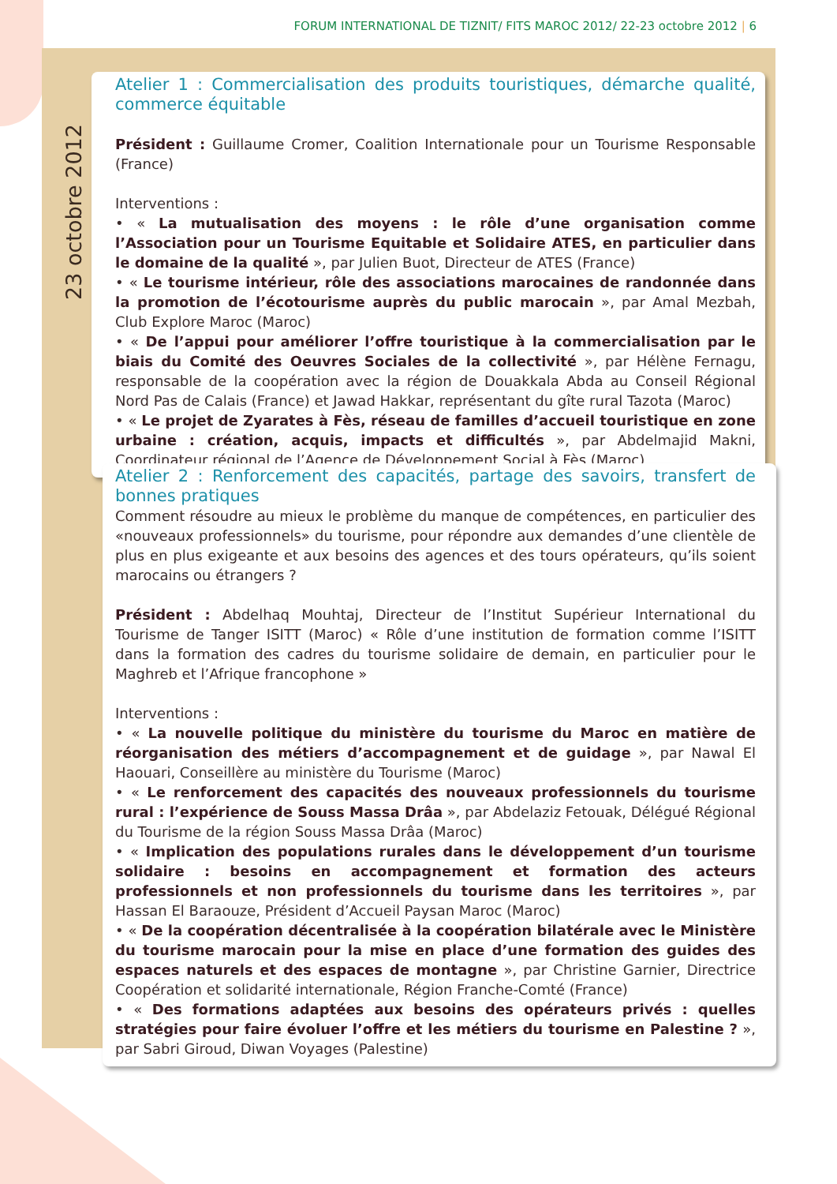FORUM INTERNATIONAL DE TIZNIT/ FITS MAROC 2012/ 22-23 octobre 2012 | 6
23 octobre 2012
Atelier 1 : Commercialisation des produits touristiques, démarche qualité, commerce équitable
Président : Guillaume Cromer, Coalition Internationale pour un Tourisme Responsable (France)
Interventions :
• « La mutualisation des moyens : le rôle d’une organisation comme l’Association pour un Tourisme Equitable et Solidaire ATES, en particulier dans le domaine de la qualité », par Julien Buot, Directeur de ATES (France)
• « Le tourisme intérieur, rôle des associations marocaines de randonnée dans la promotion de l’écotourisme auprès du public marocain », par Amal Mezbah, Club Explore Maroc (Maroc)
• « De l’appui pour améliorer l’offre touristique à la commercialisation par le biais du Comité des Oeuvres Sociales de la collectivité », par Hélène Fernagu, responsable de la coopération avec la région de Douakkala Abda au Conseil Régional Nord Pas de Calais (France) et Jawad Hakkar, représentant du gîte rural Tazota (Maroc)
• « Le projet de Zyarates à Fès, réseau de familles d’accueil touristique en zone urbaine : création, acquis, impacts et difficultés », par Abdelmajid Makni, Coordinateur régional de l’Agence de Développement Social à Fès (Maroc)
Atelier 2 : Renforcement des capacités, partage des savoirs, transfert de bonnes pratiques
Comment résoudre au mieux le problème du manque de compétences, en particulier des «nouveaux professionnels» du tourisme, pour répondre aux demandes d’une clientèle de plus en plus exigeante et aux besoins des agences et des tours opérateurs, qu’ils soient marocains ou étrangers ?
Président : Abdelhaq Mouhtaj, Directeur de l’Institut Supérieur International du Tourisme de Tanger ISITT (Maroc) « Rôle d’une institution de formation comme l’ISITT dans la formation des cadres du tourisme solidaire de demain, en particulier pour le Maghreb et l’Afrique francophone »
Interventions :
• « La nouvelle politique du ministère du tourisme du Maroc en matière de réorganisation des métiers d’accompagnement et de guidage », par Nawal El Haouari, Conseillère au ministère du Tourisme (Maroc)
• « Le renforcement des capacités des nouveaux professionnels du tourisme rural : l’expérience de Souss Massa Drâa », par Abdelaziz Fetouak, Délégué Régional du Tourisme de la région Souss Massa Drâa (Maroc)
• « Implication des populations rurales dans le développement d’un tourisme solidaire : besoins en accompagnement et formation des acteurs professionnels et non professionnels du tourisme dans les territoires », par Hassan El Baraouze, Président d’Accueil Paysan Maroc (Maroc)
• « De la coopération décentralisée à la coopération bilatérale avec le Ministère du tourisme marocain pour la mise en place d’une formation des guides des espaces naturels et des espaces de montagne », par Christine Garnier, Directrice Coopération et solidarité internationale, Région Franche-Comté (France)
• « Des formations adaptées aux besoins des opérateurs privés : quelles stratégies pour faire évoluer l’offre et les métiers du tourisme en Palestine ? », par Sabri Giroud, Diwan Voyages (Palestine)